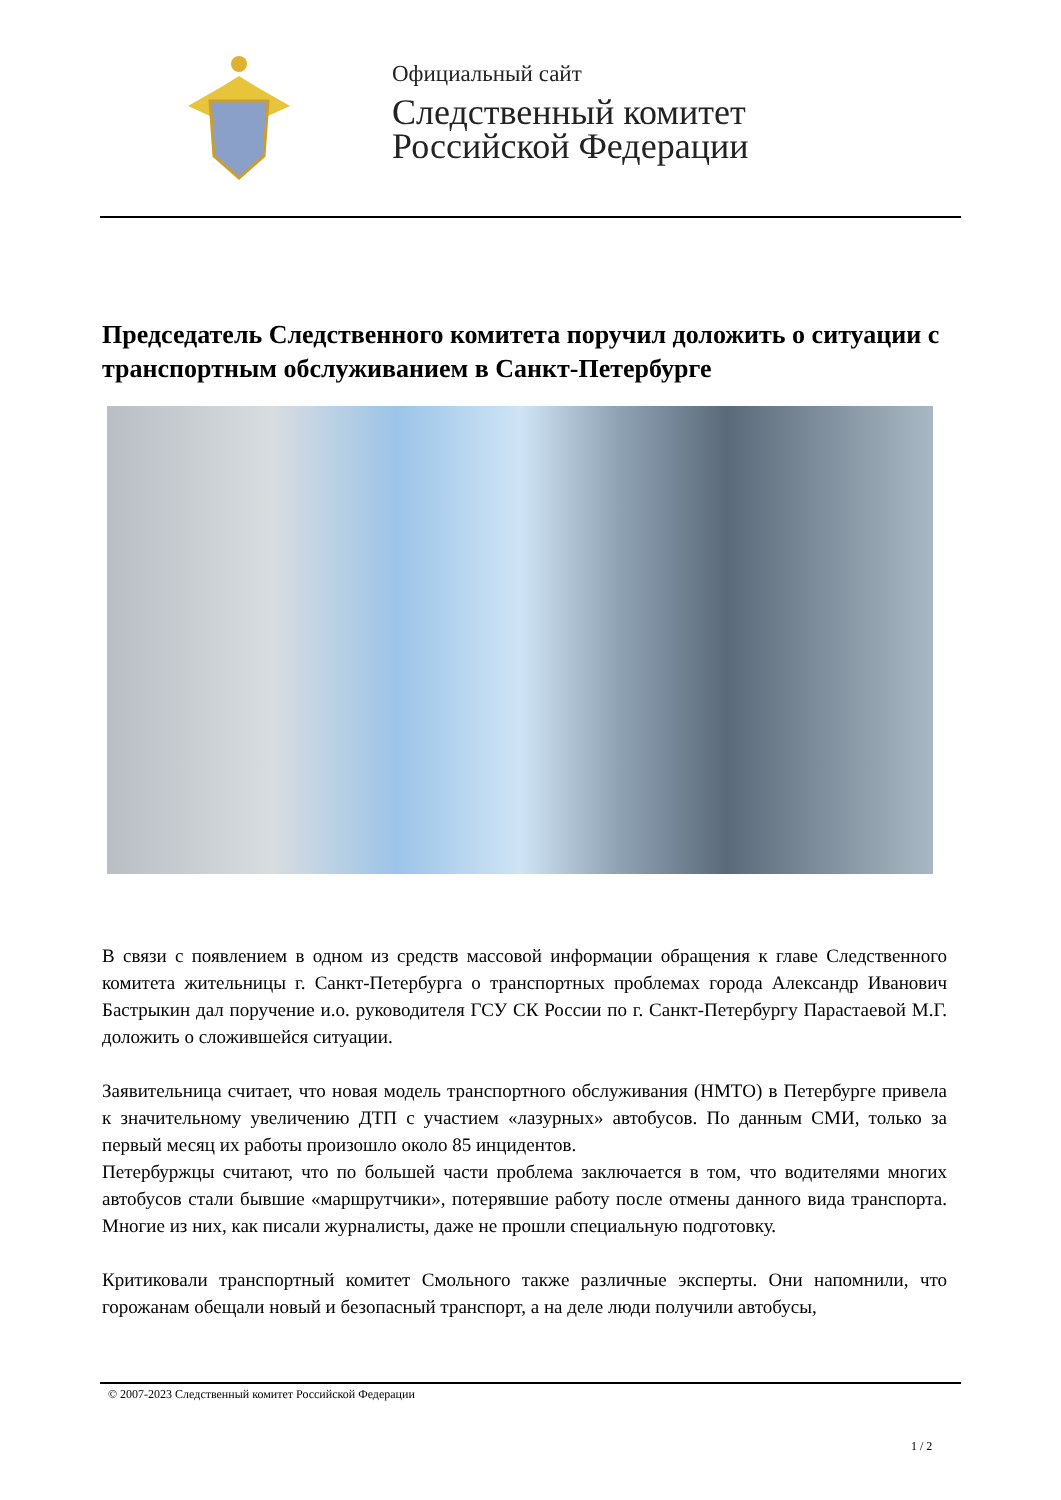Официальный сайт
Следственный комитет
Российской Федерации
Председатель Следственного комитета поручил доложить о ситуации с транспортным обслуживанием в Санкт-Петербурге
В связи с появлением в одном из средств массовой информации обращения к главе Следственного комитета жительницы г. Санкт-Петербурга о транспортных проблемах города Александр Иванович Бастрыкин дал поручение и.о. руководителя ГСУ СК России по г. Санкт-Петербургу Парастаевой М.Г. доложить о сложившейся ситуации.
Заявительница считает, что новая модель транспортного обслуживания (НМТО) в Петербурге привела к значительному увеличению ДТП с участием «лазурных» автобусов. По данным СМИ, только за первый месяц их работы произошло около 85 инцидентов.
Петербуржцы считают, что по большей части проблема заключается в том, что водителями многих автобусов стали бывшие «маршрутчики», потерявшие работу после отмены данного вида транспорта. Многие из них, как писали журналисты, даже не прошли специальную подготовку.
Критиковали транспортный комитет Смольного также различные эксперты. Они напомнили, что горожанам обещали новый и безопасный транспорт, а на деле люди получили автобусы,
© 2007-2023 Следственный комитет Российской Федерации
1 / 2